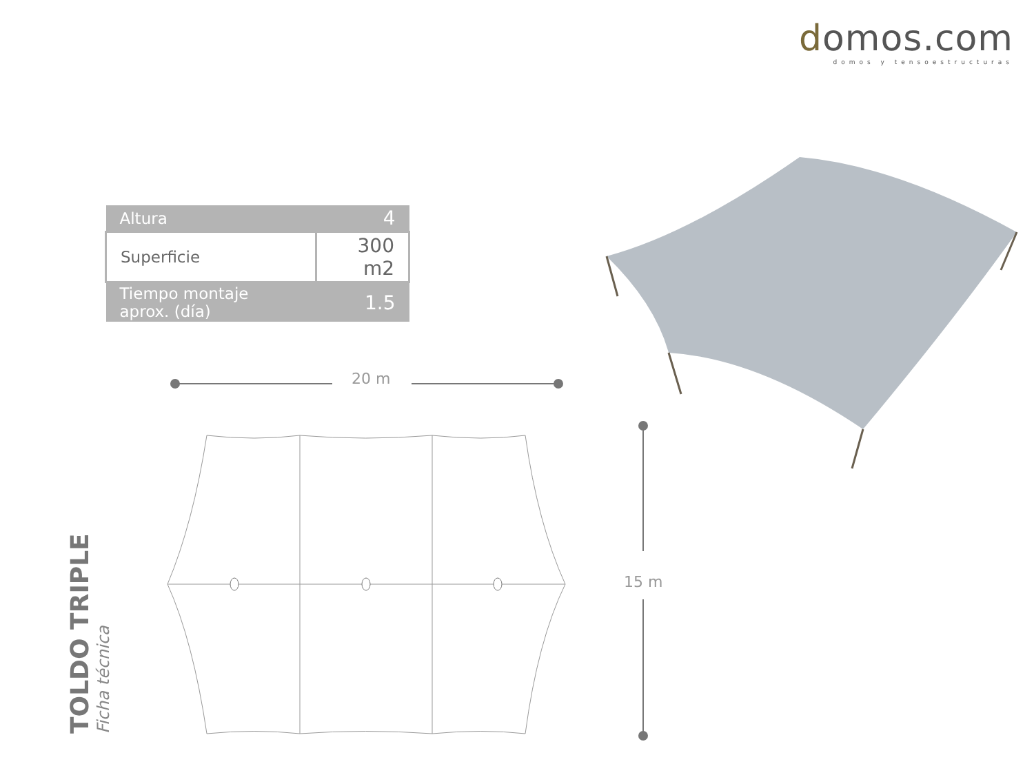domos.com
domos y tensoestructuras
| Altura | 4 |
| Superficie | 300 m2 |
| Tiempo montaje aprox. (día) | 1.5 |
20 m
15 m
TOLDO TRIPLE
Ficha técnica